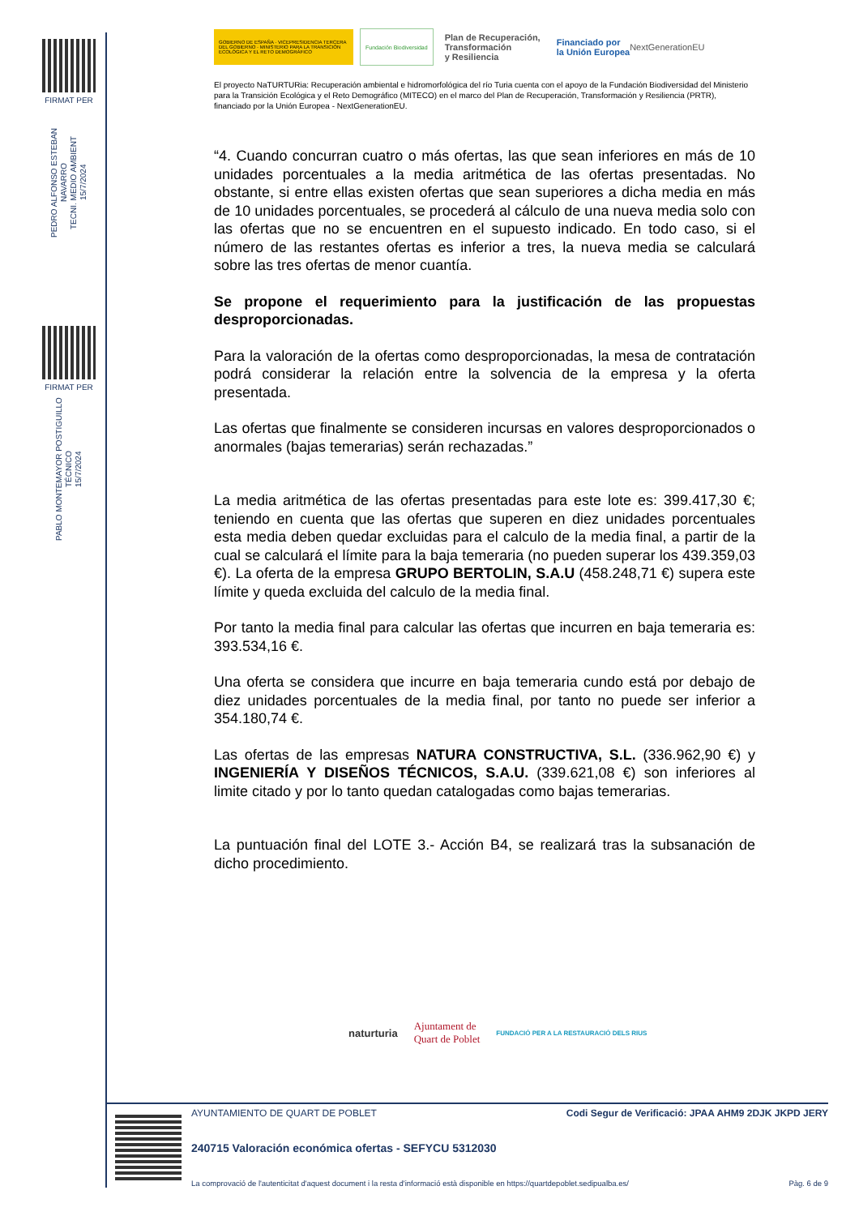FIRMAT PER
PEDRO ALFONSO ESTEBAN NAVARRO
TECNI. MEDIO AMBIENT
15/7/2024
FIRMAT PER
PABLO MONTEMAYOR POSTIGUILLO
TÉCNICO
15/7/2024
GOBIERNO DE ESPAÑA · VICEPRESIDENCIA TERCERA DEL GOBIERNO · MINISTERIO PARA LA TRANSICIÓN ECOLÓGICA Y EL RETO DEMOGRÁFICO
Fundación Biodiversidad
Plan de Recuperación,
Transformación
y Resiliencia
Financiado por
la Unión Europea
NextGenerationEU
El proyecto NaTURTURia: Recuperación ambiental e hidromorfológica del río Turia cuenta con el apoyo de la Fundación Biodiversidad del Ministerio para la Transición Ecológica y el Reto Demográfico (MITECO) en el marco del Plan de Recuperación, Transformación y Resiliencia (PRTR), financiado por la Unión Europea - NextGenerationEU.
“4. Cuando concurran cuatro o más ofertas, las que sean inferiores en más de 10 unidades porcentuales a la media aritmética de las ofertas presentadas. No obstante, si entre ellas existen ofertas que sean superiores a dicha media en más de 10 unidades porcentuales, se procederá al cálculo de una nueva media solo con las ofertas que no se encuentren en el supuesto indicado. En todo caso, si el número de las restantes ofertas es inferior a tres, la nueva media se calculará sobre las tres ofertas de menor cuantía.
Se propone el requerimiento para la justificación de las propuestas desproporcionadas.
Para la valoración de la ofertas como desproporcionadas, la mesa de contratación podrá considerar la relación entre la solvencia de la empresa y la oferta presentada.
Las ofertas que finalmente se consideren incursas en valores desproporcionados o anormales (bajas temerarias) serán rechazadas.”
La media aritmética de las ofertas presentadas para este lote es: 399.417,30 €; teniendo en cuenta que las ofertas que superen en diez unidades porcentuales esta media deben quedar excluidas para el calculo de la media final, a partir de la cual se calculará el límite para la baja temeraria (no pueden superar los 439.359,03 €). La oferta de la empresa GRUPO BERTOLIN, S.A.U (458.248,71 €) supera este límite y queda excluida del calculo de la media final.
Por tanto la media final para calcular las ofertas que incurren en baja temeraria es: 393.534,16 €.
Una oferta se considera que incurre en baja temeraria cundo está por debajo de diez unidades porcentuales de la media final, por tanto no puede ser inferior a 354.180,74 €.
Las ofertas de las empresas NATURA CONSTRUCTIVA, S.L. (336.962,90 €) y INGENIERÍA Y DISEÑOS TÉCNICOS, S.A.U. (339.621,08 €) son inferiores al limite citado y por lo tanto quedan catalogadas como bajas temerarias.
La puntuación final del LOTE 3.- Acción B4, se realizará tras la subsanación de dicho procedimiento.
naturturia Ajuntament de
Quart de Poblet FUNDACIÓ PER A LA RESTAURACIÓ DELS RIUS
AYUNTAMIENTO DE QUART DE POBLET Codi Segur de Verificació: JPAA AHM9 2DJK JKPD JERY
240715 Valoración económica ofertas - SEFYCU 5312030
La comprovació de l'autenticitat d'aquest document i la resta d'informació està disponible en https://quartdepoblet.sedipualba.es/ Pàg. 6 de 9